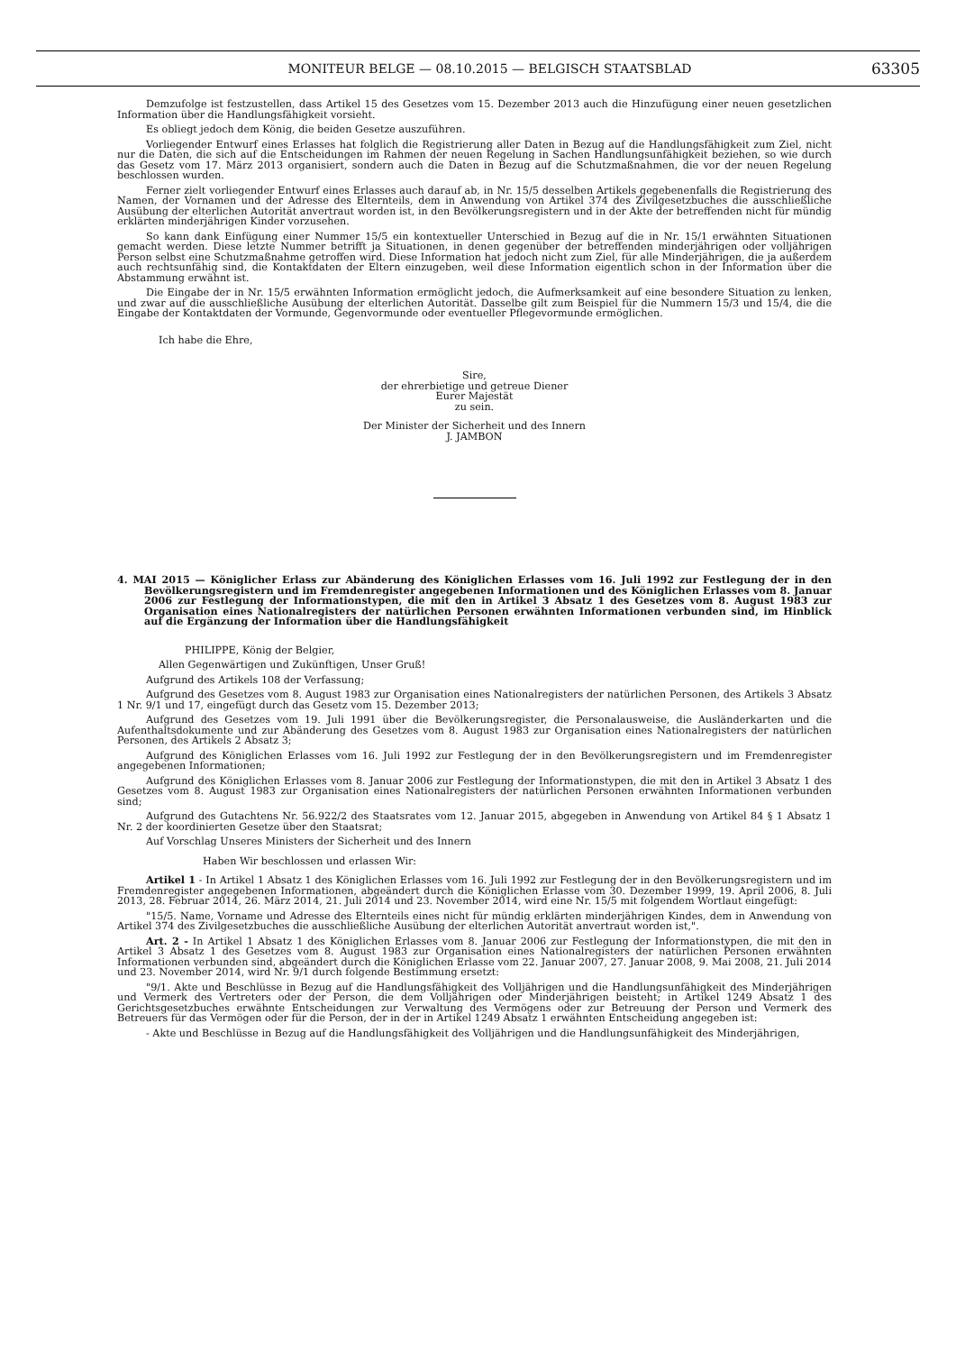MONITEUR BELGE — 08.10.2015 — BELGISCH STAATSBLAD 63305
Demzufolge ist festzustellen, dass Artikel 15 des Gesetzes vom 15. Dezember 2013 auch die Hinzufügung einer neuen gesetzlichen Information über die Handlungsfähigkeit vorsieht.
Es obliegt jedoch dem König, die beiden Gesetze auszuführen.
Vorliegender Entwurf eines Erlasses hat folglich die Registrierung aller Daten in Bezug auf die Handlungsfähigkeit zum Ziel, nicht nur die Daten, die sich auf die Entscheidungen im Rahmen der neuen Regelung in Sachen Handlungsunfähigkeit beziehen, so wie durch das Gesetz vom 17. März 2013 organisiert, sondern auch die Daten in Bezug auf die Schutzmaßnahmen, die vor der neuen Regelung beschlossen wurden.
Ferner zielt vorliegender Entwurf eines Erlasses auch darauf ab, in Nr. 15/5 desselben Artikels gegebenenfalls die Registrierung des Namen, der Vornamen und der Adresse des Elternteils, dem in Anwendung von Artikel 374 des Zivilgesetzbuches die ausschließliche Ausübung der elterlichen Autorität anvertraut worden ist, in den Bevölkerungsregistern und in der Akte der betreffenden nicht für mündig erklärten minderjährigen Kinder vorzusehen.
So kann dank Einfügung einer Nummer 15/5 ein kontextueller Unterschied in Bezug auf die in Nr. 15/1 erwähnten Situationen gemacht werden. Diese letzte Nummer betrifft ja Situationen, in denen gegenüber der betreffenden minderjährigen oder volljährigen Person selbst eine Schutzmaßnahme getroffen wird. Diese Information hat jedoch nicht zum Ziel, für alle Minderjährigen, die ja außerdem auch rechtsunfähig sind, die Kontaktdaten der Eltern einzugeben, weil diese Information eigentlich schon in der Information über die Abstammung erwähnt ist.
Die Eingabe der in Nr. 15/5 erwähnten Information ermöglicht jedoch, die Aufmerksamkeit auf eine besondere Situation zu lenken, und zwar auf die ausschließliche Ausübung der elterlichen Autorität. Dasselbe gilt zum Beispiel für die Nummern 15/3 und 15/4, die die Eingabe der Kontaktdaten der Vormunde, Gegenvormunde oder eventueller Pflegevormunde ermöglichen.
Ich habe die Ehre,
Sire,
der ehrerbietige und getreue Diener
Eurer Majestät
zu sein.
Der Minister der Sicherheit und des Innern
J. JAMBON
4. MAI 2015 — Königlicher Erlass zur Abänderung des Königlichen Erlasses vom 16. Juli 1992 zur Festlegung der in den Bevölkerungsregistern und im Fremdenregister angegebenen Informationen und des Königlichen Erlasses vom 8. Januar 2006 zur Festlegung der Informationstypen, die mit den in Artikel 3 Absatz 1 des Gesetzes vom 8. August 1983 zur Organisation eines Nationalregisters der natürlichen Personen erwähnten Informationen verbunden sind, im Hinblick auf die Ergänzung der Information über die Handlungsfähigkeit
PHILIPPE, König der Belgier,
Allen Gegenwärtigen und Zukünftigen, Unser Gruß!
Aufgrund des Artikels 108 der Verfassung;
Aufgrund des Gesetzes vom 8. August 1983 zur Organisation eines Nationalregisters der natürlichen Personen, des Artikels 3 Absatz 1 Nr. 9/1 und 17, eingefügt durch das Gesetz vom 15. Dezember 2013;
Aufgrund des Gesetzes vom 19. Juli 1991 über die Bevölkerungsregister, die Personalausweise, die Ausländerkarten und die Aufenthaltsdokumente und zur Abänderung des Gesetzes vom 8. August 1983 zur Organisation eines Nationalregisters der natürlichen Personen, des Artikels 2 Absatz 3;
Aufgrund des Königlichen Erlasses vom 16. Juli 1992 zur Festlegung der in den Bevölkerungsregistern und im Fremdenregister angegebenen Informationen;
Aufgrund des Königlichen Erlasses vom 8. Januar 2006 zur Festlegung der Informationstypen, die mit den in Artikel 3 Absatz 1 des Gesetzes vom 8. August 1983 zur Organisation eines Nationalregisters der natürlichen Personen erwähnten Informationen verbunden sind;
Aufgrund des Gutachtens Nr. 56.922/2 des Staatsrates vom 12. Januar 2015, abgegeben in Anwendung von Artikel 84 § 1 Absatz 1 Nr. 2 der koordinierten Gesetze über den Staatsrat;
Auf Vorschlag Unseres Ministers der Sicherheit und des Innern
Haben Wir beschlossen und erlassen Wir:
Artikel 1 - In Artikel 1 Absatz 1 des Königlichen Erlasses vom 16. Juli 1992 zur Festlegung der in den Bevölkerungsregistern und im Fremdenregister angegebenen Informationen, abgeändert durch die Königlichen Erlasse vom 30. Dezember 1999, 19. April 2006, 8. Juli 2013, 28. Februar 2014, 26. März 2014, 21. Juli 2014 und 23. November 2014, wird eine Nr. 15/5 mit folgendem Wortlaut eingefügt:
"15/5. Name, Vorname und Adresse des Elternteils eines nicht für mündig erklärten minderjährigen Kindes, dem in Anwendung von Artikel 374 des Zivilgesetzbuches die ausschließliche Ausübung der elterlichen Autorität anvertraut worden ist,".
Art. 2 - In Artikel 1 Absatz 1 des Königlichen Erlasses vom 8. Januar 2006 zur Festlegung der Informationstypen, die mit den in Artikel 3 Absatz 1 des Gesetzes vom 8. August 1983 zur Organisation eines Nationalregisters der natürlichen Personen erwähnten Informationen verbunden sind, abgeändert durch die Königlichen Erlasse vom 22. Januar 2007, 27. Januar 2008, 9. Mai 2008, 21. Juli 2014 und 23. November 2014, wird Nr. 9/1 durch folgende Bestimmung ersetzt:
"9/1. Akte und Beschlüsse in Bezug auf die Handlungsfähigkeit des Volljährigen und die Handlungsunfähigkeit des Minderjährigen und Vermerk des Vertreters oder der Person, die dem Volljährigen oder Minderjährigen beisteht; in Artikel 1249 Absatz 1 des Gerichtsgesetzbuches erwähnte Entscheidungen zur Verwaltung des Vermögens oder zur Betreuung der Person und Vermerk des Betreuers für das Vermögen oder für die Person, der in der in Artikel 1249 Absatz 1 erwähnten Entscheidung angegeben ist:
- Akte und Beschlüsse in Bezug auf die Handlungsfähigkeit des Volljährigen und die Handlungsunfähigkeit des Minderjährigen,